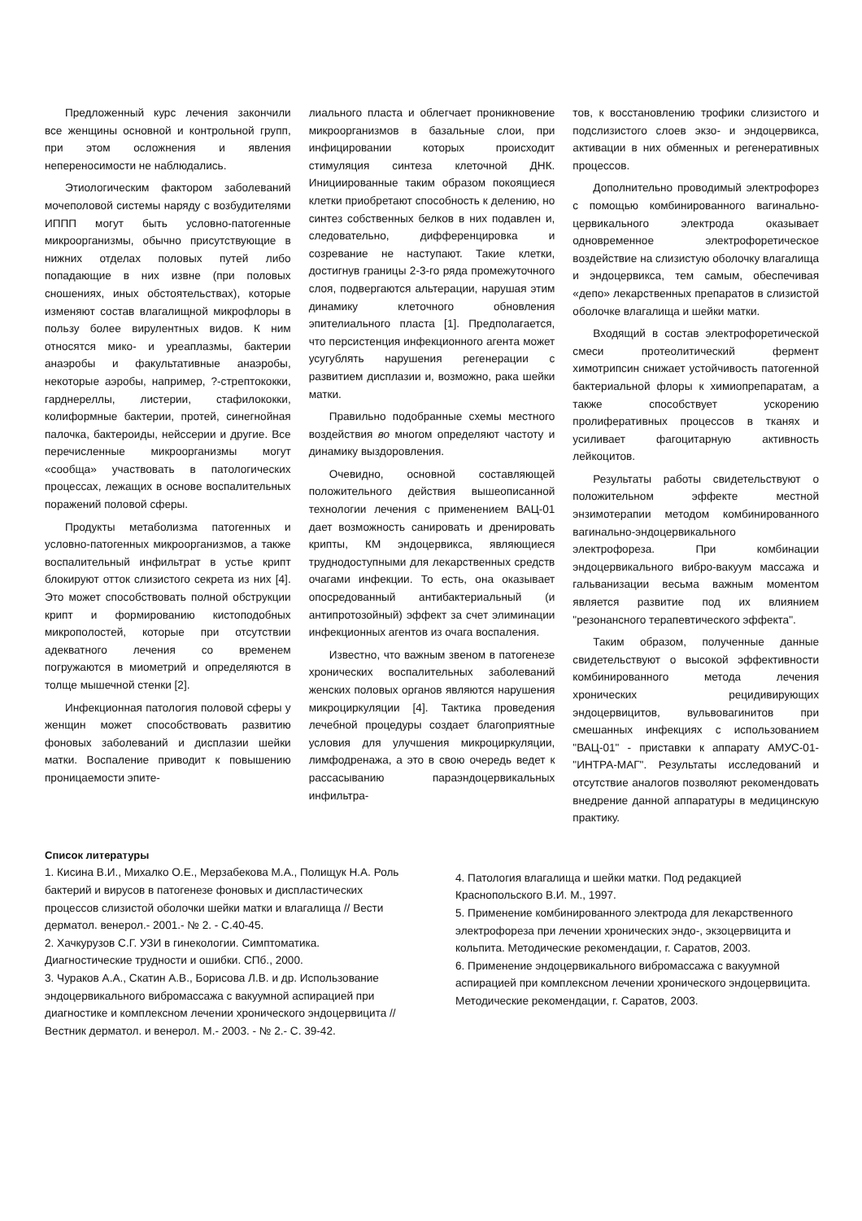Предложенный курс лечения закончили все женщины основной и контрольной групп, при этом осложнения и явления непереносимости не наблюдались.
Этиологическим фактором заболеваний мочеполовой системы наряду с возбудителями ИППП могут быть условно-патогенные микроорганизмы, обычно присутствующие в нижних отделах половых путей либо попадающие в них извне (при половых сношениях, иных обстоятельствах), которые изменяют состав влагалищной микрофлоры в пользу более вирулентных видов. К ним относятся мико- и уреаплазмы, бактерии анаэробы и факультативные анаэробы, некоторые аэробы, например, ?-стрептококки, гарднереллы, листерии, стафилококки, колиформные бактерии, протей, синегнойная палочка, бактероиды, нейссерии и другие. Все перечисленные микроорганизмы могут «сообща» участвовать в патологических процессах, лежащих в основе воспалительных поражений половой сферы.
Продукты метаболизма патогенных и условно-патогенных микроорганизмов, а также воспалительный инфильтрат в устье крипт блокируют отток слизистого секрета из них [4]. Это может способствовать полной обструкции крипт и формированию кистоподобных микрополостей, которые при отсутствии адекватного лечения со временем погружаются в миометрий и определяются в толще мышечной стенки [2].
Инфекционная патология половой сферы у женщин может способствовать развитию фоновых заболеваний и дисплазии шейки матки. Воспаление приводит к повышению проницаемости эпите-
лиального пласта и облегчает проникновение микроорганизмов в базальные слои, при инфицировании которых происходит стимуляция синтеза клеточной ДНК. Инициированные таким образом покоящиеся клетки приобретают способность к делению, но синтез собственных белков в них подавлен и, следовательно, дифференцировка и созревание не наступают. Такие клетки, достигнув границы 2-3-го ряда промежуточного слоя, подвергаются альтерации, нарушая этим динамику клеточного обновления эпителиального пласта [1]. Предполагается, что персистенция инфекционного агента может усугублять нарушения регенерации с развитием дисплазии и, возможно, рака шейки матки.
Правильно подобранные схемы местного воздействия во многом определяют частоту и динамику выздоровления.
Очевидно, основной составляющей положительного действия вышеописанной технологии лечения с применением ВАЦ-01 дает возможность санировать и дренировать крипты, КМ эндоцервикса, являющиеся труднодоступными для лекарственных средств очагами инфекции. То есть, она оказывает опосредованный антибактериальный (и антипротозойный) эффект за счет элиминации инфекционных агентов из очага воспаления.
Известно, что важным звеном в патогенезе хронических воспалительных заболеваний женских половых органов являются нарушения микроциркуляции [4]. Тактика проведения лечебной процедуры создает благоприятные условия для улучшения микроциркуляции, лимфодренажа, а это в свою очередь ведет к рассасыванию параэндоцервикальных инфильтра-
тов, к восстановлению трофики слизистого и подслизистого слоев экзо- и эндоцервикса, активации в них обменных и регенеративных процессов.
Дополнительно проводимый электрофорез с помощью комбинированного вагинально-цервикального электрода оказывает одновременное электрофоретическое воздействие на слизистую оболочку влагалища и эндоцервикса, тем самым, обеспечивая «депо» лекарственных препаратов в слизистой оболочке влагалища и шейки матки.
Входящий в состав электрофоретической смеси протеолитический фермент химотрипсин снижает устойчивость патогенной бактериальной флоры к химиопрепаратам, а также способствует ускорению пролиферативных процессов в тканях и усиливает фагоцитарную активность лейкоцитов.
Результаты работы свидетельствуют о положительном эффекте местной энзимотерапии методом комбинированного вагинально-эндоцервикального электрофореза. При комбинации эндоцервикального вибро-вакуум массажа и гальванизации весьма важным моментом является развитие под их влиянием "резонансного терапевтического эффекта".
Таким образом, полученные данные свидетельствуют о высокой эффективности комбинированного метода лечения хронических рецидивирующих эндоцервицитов, вульвовагинитов при смешанных инфекциях с использованием "ВАЦ-01" - приставки к аппарату АМУС-01-"ИНТРА-МАГ". Результаты исследований и отсутствие аналогов позволяют рекомендовать внедрение данной аппаратуры в медицинскую практику.
Список литературы
1. Кисина В.И., Михалко О.Е., Мерзабекова М.А., Полищук Н.А. Роль бактерий и вирусов в патогенезе фоновых и диспластических процессов слизистой оболочки шейки матки и влагалища // Вести дерматол. венерол.- 2001.- № 2. - С.40-45.
2. Хачкурузов С.Г. УЗИ в гинекологии. Симптоматика. Диагностические трудности и ошибки. СПб., 2000.
3. Чураков А.А., Скатин А.В., Борисова Л.В. и др. Использование эндоцервикального вибромассажа с вакуумной аспирацией при диагностике и комплексном лечении хронического эндоцервицита // Вестник дерматол. и венерол. М.- 2003. - № 2.- С. 39-42.
4. Патология влагалища и шейки матки. Под редакцией Краснопольского В.И. М., 1997.
5. Применение комбинированного электрода для лекарственного электрофореза при лечении хронических эндо-, экзоцервицита и кольпита. Методические рекомендации, г. Саратов, 2003.
6. Применение эндоцервикального вибромассажа с вакуумной аспирацией при комплексном лечении хронического эндоцервицита. Методические рекомендации, г. Саратов, 2003.